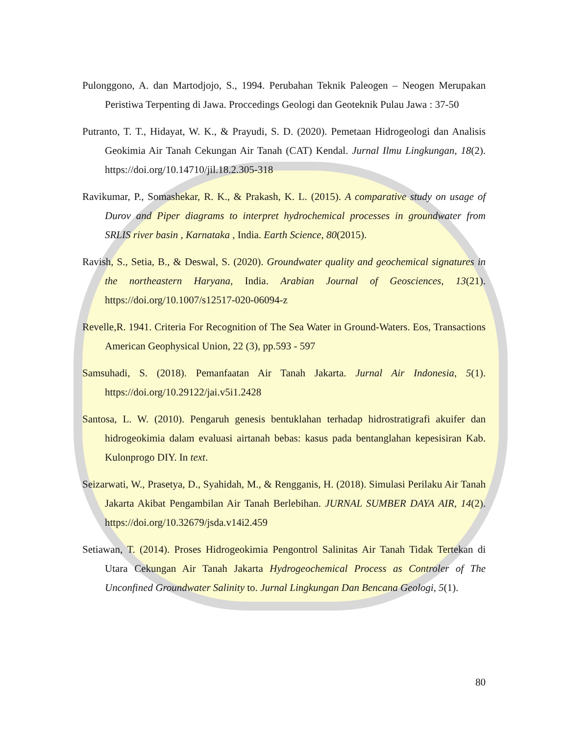Pulonggono, A. dan Martodjojo, S., 1994. Perubahan Teknik Paleogen – Neogen Merupakan Peristiwa Terpenting di Jawa. Proccedings Geologi dan Geoteknik Pulau Jawa : 37-50
Putranto, T. T., Hidayat, W. K., & Prayudi, S. D. (2020). Pemetaan Hidrogeologi dan Analisis Geokimia Air Tanah Cekungan Air Tanah (CAT) Kendal. Jurnal Ilmu Lingkungan, 18(2). https://doi.org/10.14710/jil.18.2.305-318
Ravikumar, P., Somashekar, R. K., & Prakash, K. L. (2015). A comparative study on usage of Durov and Piper diagrams to interpret hydrochemical processes in groundwater from SRLIS river basin , Karnataka , India. Earth Science, 80(2015).
Ravish, S., Setia, B., & Deswal, S. (2020). Groundwater quality and geochemical signatures in the northeastern Haryana, India. Arabian Journal of Geosciences, 13(21). https://doi.org/10.1007/s12517-020-06094-z
Revelle,R. 1941. Criteria For Recognition of The Sea Water in Ground-Waters. Eos, Transactions American Geophysical Union, 22 (3), pp.593 - 597
Samsuhadi, S. (2018). Pemanfaatan Air Tanah Jakarta. Jurnal Air Indonesia, 5(1). https://doi.org/10.29122/jai.v5i1.2428
Santosa, L. W. (2010). Pengaruh genesis bentuklahan terhadap hidrostratigrafi akuifer dan hidrogeokimia dalam evaluasi airtanah bebas: kasus pada bentanglahan kepesisiran Kab. Kulonprogo DIY. In text.
Seizarwati, W., Prasetya, D., Syahidah, M., & Rengganis, H. (2018). Simulasi Perilaku Air Tanah Jakarta Akibat Pengambilan Air Tanah Berlebihan. JURNAL SUMBER DAYA AIR, 14(2). https://doi.org/10.32679/jsda.v14i2.459
Setiawan, T. (2014). Proses Hidrogeokimia Pengontrol Salinitas Air Tanah Tidak Tertekan di Utara Cekungan Air Tanah Jakarta Hydrogeochemical Process as Controler of The Unconfined Groundwater Salinity to. Jurnal Lingkungan Dan Bencana Geologi, 5(1).
80